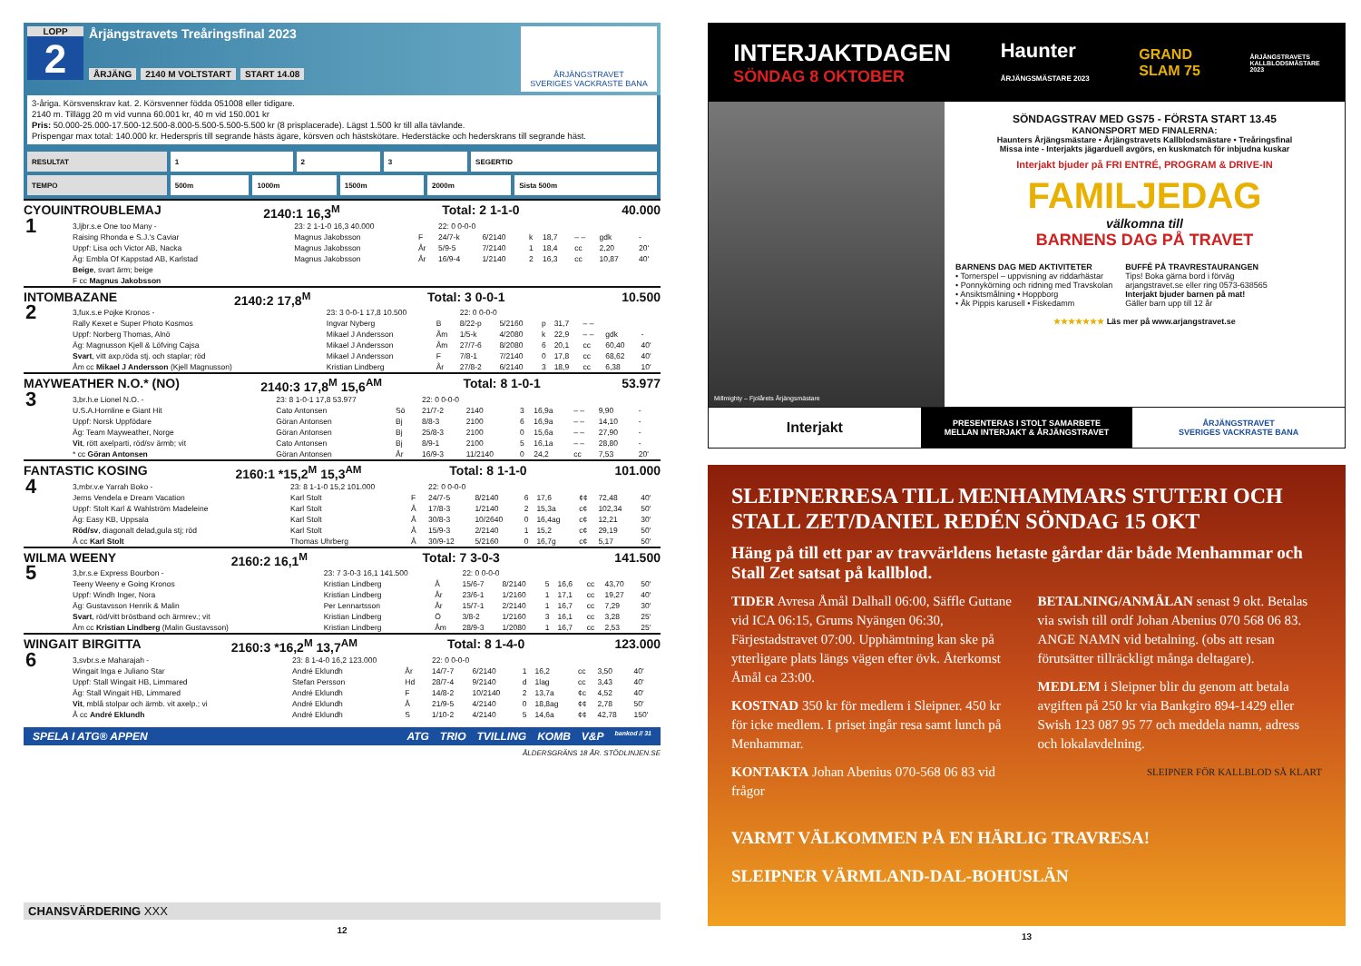LOPP
2
Årjängstravets Treåringsfinal 2023
ÅRJÄNG 2140 M VOLTSTART START 14.08
ÅRJÄNGSTRAVET
SVERIGES VACKRASTE BANA
3-åriga. Körsvenskrav kat. 2. Körsvenner födda 051008 eller tidigare.
2140 m. Tillägg 20 m vid vunna 60.001 kr, 40 m vid 150.001 kr
Pris: 50.000-25.000-17.500-12.500-8.000-5.500-5.500-5.500 kr (8 prisplacerade). Lägst 1.500 kr till alla tävlande.
Prispengar max total: 140.000 kr. Hederspris till segrande hästs ägare, körsven och hästskötare. Hederstäcke och hederskrans till segrande häst.
| RESULTAT | 1 | | 2 | | 3 | | SEGERTID | |
| TEMPO | 500m | 1000m | | 1500m | | 2000m | | Sista 500m |
CYOUINTROUBLEMAJ 2140:1 16,3<sup>M</sup> Total: 2 1-1-0 40.000
| 1 | 3,ljbr.s.e One too Many - | 23: 2 1-1-0 16,3 40.000 | | 22: 0 0-0-0 | | | | | | |
| | Raising Rhonda e S.J.'s Caviar | Magnus Jakobsson | F | 24/7-k | 6/2140 | k | 18,7 | – – | gdk | - |
| | Uppf: Lisa och Victor AB, Nacka | Magnus Jakobsson | År | 5/9-5 | 7/2140 | 1 | 18,4 | cc | 2,20 | 20' |
| | Äg: Embla Of Kappstad AB, Karlstad | Magnus Jakobsson | År | 16/9-4 | 1/2140 | 2 | 16,3 | cc | 10,87 | 40' |
| | Beige , svart ärm; beige | | | | | | | | | |
| | F cc Magnus Jakobsson | | | | | | | | | |
INTOMBAZANE 2140:2 17,8<sup>M</sup> Total: 3 0-0-1 10.500
| 2 | 3,fux.s.e Pojke Kronos - | 23: 3 0-0-1 17,8 10.500 | | 22: 0 0-0-0 | | | | | | |
| | Rally Kexet e Super Photo Kosmos | Ingvar Nyberg | B | 8/22-p | 5/2160 | p | 31,7 | – – | | |
| | Uppf: Norberg Thomas, Alnö | Mikael J Andersson | Åm | 1/5-k | 4/2080 | k | 22,9 | – – | gdk | - |
| | Äg: Magnusson Kjell & Löfving Cajsa | Mikael J Andersson | Åm | 27/7-6 | 8/2080 | 6 | 20,1 | cc | 60,40 | 40' |
| | Svart , vitt axp,röda stj. och staplar; röd | Mikael J Andersson | F | 7/8-1 | 7/2140 | 0 | 17,8 | cc | 68,62 | 40' |
| | Åm cc Mikael J Andersson (Kjell Magnusson) | Kristian Lindberg | År | 27/8-2 | 6/2140 | 3 | 18,9 | cc | 6,38 | 10' |
MAYWEATHER N.O.* (NO) 2140:3 17,8<sup>M</sup> 15,6<sup>AM</sup> Total: 8 1-0-1 53.977
| 3 | 3,br.h.e Lionel N.O. - | 23: 8 1-0-1 17,8 53.977 | | 22: 0 0-0-0 | | | | | | |
| | U.S.A.Hornline e Giant Hit | Cato Antonsen | Sö | 21/7-2 | 2140 | 3 | 16,9a | – – | 9,90 | - |
| | Uppf: Norsk Uppfödare | Göran Antonsen | Bj | 8/8-3 | 2100 | 6 | 16,9a | – – | 14,10 | - |
| | Äg: Team Mayweather, Norge | Göran Antonsen | Bj | 25/8-3 | 2100 | 0 | 15,6a | – – | 27,90 | - |
| | Vit , rött axelparti, röd/sv ärmb; vit | Cato Antonsen | Bj | 8/9-1 | 2100 | 5 | 16,1a | – – | 28,80 | - |
| | * cc Göran Antonsen | Göran Antonsen | År | 16/9-3 | 11/2140 | 0 | 24,2 | cc | 7,53 | 20' |
FANTASTIC KOSING 2160:1 *15,2<sup>M</sup> 15,3<sup>AM</sup> Total: 8 1-1-0 101.000
| 4 | 3,mbr.v.e Yarrah Boko - | 23: 8 1-1-0 15,2 101.000 | | 22: 0 0-0-0 | | | | | | |
| | Jerns Vendela e Dream Vacation | Karl Stolt | F | 24/7-5 | 8/2140 | 6 | 17,6 | ¢¢ | 72,48 | 40' |
| | Uppf: Stolt Karl & Wahlström Madeleine | Karl Stolt | Å | 17/8-3 | 1/2140 | 2 | 15,3a | c¢ | 102,34 | 50' |
| | Äg: Easy KB, Uppsala | Karl Stolt | Å | 30/8-3 | 10/2640 | 0 | 16,4ag | c¢ | 12,21 | 30' |
| | Röd/sv , diagonalt delad,gula stj; röd | Karl Stolt | Å | 15/9-3 | 2/2140 | 1 | 15,2 | c¢ | 29,19 | 50' |
| | Å cc Karl Stolt | Thomas Uhrberg | Å | 30/9-12 | 5/2160 | 0 | 16,7g | c¢ | 5,17 | 50' |
WILMA WEENY 2160:2 16,1<sup>M</sup> Total: 7 3-0-3 141.500
| 5 | 3,br.s.e Express Bourbon - | 23: 7 3-0-3 16,1 141.500 | | 22: 0 0-0-0 | | | | | | |
| | Teeny Weeny e Going Kronos | Kristian Lindberg | Å | 15/6-7 | 8/2140 | 5 | 16,6 | cc | 43,70 | 50' |
| | Uppf: Windh Inger, Nora | Kristian Lindberg | År | 23/6-1 | 1/2160 | 1 | 17,1 | cc | 19,27 | 40' |
| | Äg: Gustavsson Henrik & Malin | Per Lennartsson | År | 15/7-1 | 2/2140 | 1 | 16,7 | cc | 7,29 | 30' |
| | Svart , röd/vitt bröstband och ärmrev.; vit | Kristian Lindberg | Ö | 3/8-2 | 1/2160 | 3 | 16,1 | cc | 3,28 | 25' |
| | Åm cc Kristian Lindberg (Malin Gustavsson) | Kristian Lindberg | Åm | 28/9-3 | 1/2080 | 1 | 16,7 | cc | 2,53 | 25' |
WINGAIT BIRGITTA 2160:3 *16,2<sup>M</sup> 13,7<sup>AM</sup> Total: 8 1-4-0 123.000
| 6 | 3,svbr.s.e Maharajah - | 23: 8 1-4-0 16,2 123.000 | | 22: 0 0-0-0 | | | | | | |
| | Wingait Inga e Juliano Star | André Eklundh | År | 14/7-7 | 6/2140 | 1 | 16,2 | cc | 3,50 | 40' |
| | Uppf: Stall Wingait HB, Limmared | Stefan Persson | Hd | 28/7-4 | 9/2140 | d | 1lag | cc | 3,43 | 40' |
| | Äg: Stall Wingait HB, Limmared | André Eklundh | F | 14/8-2 | 10/2140 | 2 | 13,7a | ¢c | 4,52 | 40' |
| | Vit , mblå stolpar och ärmb. vit axelp.; vi | André Eklundh | Å | 21/9-5 | 4/2140 | 0 | 18,8ag | ¢¢ | 2,78 | 50' |
| | Å cc André Eklundh | André Eklundh | S | 1/10-2 | 4/2140 | 5 | 14,6a | ¢¢ | 42,78 | 150' |
SPELA I ATG® APPEN ATG TRIO TVILLING KOMB V&P bankod // 31
ÅLDERSGRÄNS 18 ÅR. STÖDLINJEN.SE
CHANSVÄRDERING XXX
12
INTERJAKTDAGEN
SÖNDAG 8 OKTOBER
Haunter
ÅRJÄNGSMÄSTARE 2023
GRAND
SLAM 75
ÅRJÄNGSTRAVETS
KALLBLODSMÄSTARE
2023
Millmighty – Fjolårets Årjängsmästare
SÖNDAGSTRAV MED GS75 - FÖRSTA START 13.45
KANONSPORT MED FINALERNA:
Haunters Årjängsmästare • Årjängstravets Kallblodsmästare • Treåringsfinal
Missa inte - Interjakts jägarduell avgörs, en kuskmatch för inbjudna kuskar
Interjakt bjuder på FRI ENTRÉ, PROGRAM & DRIVE-IN
FAMILJEDAG
välkomna till
BARNENS DAG PÅ TRAVET
BARNENS DAG MED AKTIVITETER
• Tornerspel – uppvisning av riddarhästar
• Ponnykörning och ridning med Travskolan
• Ansiktsmålning • Hoppborg
• Åk Pippis karusell • Fiskedamm
BUFFÉ PÅ TRAVRESTAURANGEN
Tips! Boka gärna bord i förväg
arjangstravet.se eller ring 0573-638565
Interjakt bjuder barnen på mat!
Gäller barn upp till 12 år
★★★★★★★ Läs mer på www.arjangstravet.se
Interjakt
PRESENTERAS I STOLT SAMARBETE
MELLAN INTERJAKT & ÅRJÄNGSTRAVET
ÅRJÄNGSTRAVET
SVERIGES VACKRASTE BANA
SLEIPNERRESA TILL MENHAMMARS STUTERI OCH STALL ZET/DANIEL REDÉN SÖNDAG 15 OKT
Häng på till ett par av travvärldens hetaste gårdar där både Menhammar och Stall Zet satsat på kallblod.
TIDER Avresa Åmål Dalhall 06:00, Säffle Guttane vid ICA 06:15, Grums Nyängen 06:30, Färjestadstravet 07:00. Upphämtning kan ske på ytterligare plats längs vägen efter övk. Återkomst Åmål ca 23:00.
KOSTNAD 350 kr för medlem i Sleipner. 450 kr för icke medlem. I priset ingår resa samt lunch på Menhammar.
KONTAKTA Johan Abenius 070-568 06 83 vid frågor
BETALNING/ANMÄLAN senast 9 okt. Betalas via swish till ordf Johan Abenius 070 568 06 83. ANGE NAMN vid betalning. (obs att resan förutsätter tillräckligt många deltagare).
MEDLEM i Sleipner blir du genom att betala avgiften på 250 kr via Bankgiro 894-1429 eller Swish 123 087 95 77 och meddela namn, adress och lokalavdelning.
SLEIPNER FÖR KALLBLOD SÅ KLART
VARMT VÄLKOMMEN PÅ EN HÄRLIG TRAVRESA!
SLEIPNER VÄRMLAND-DAL-BOHUSLÄN
13